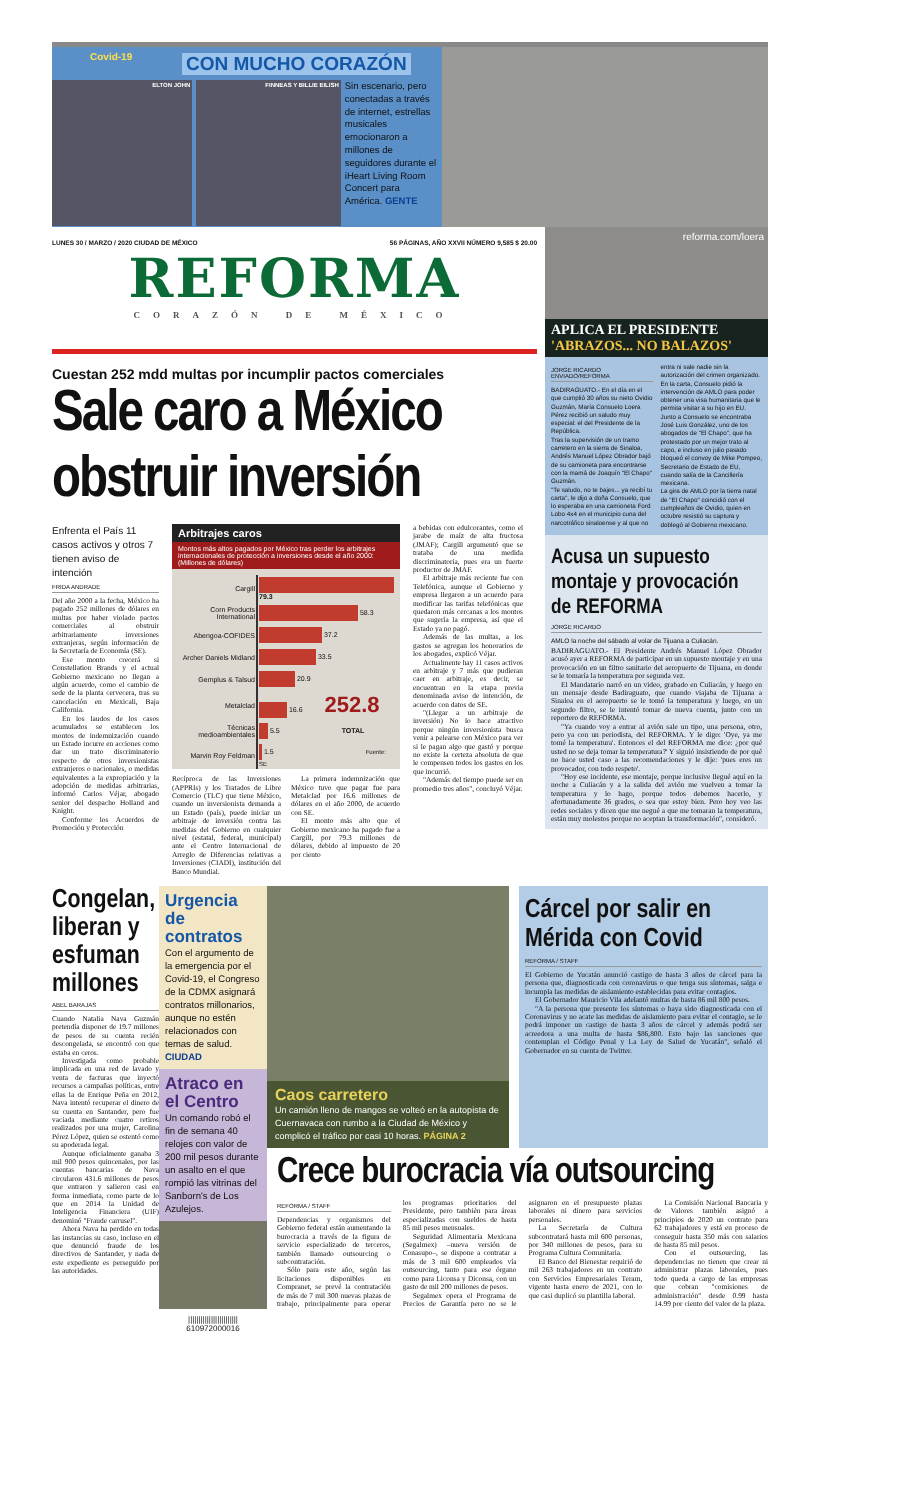Covid-19
CON MUCHO CORAZÓN
ELTON JOHN FINNEAS Y BILLIE EILISH
Sin escenario, pero conectadas a través de internet, estrellas musicales emocionaron a millones de seguidores durante el iHeart Living Room Concert para América. GENTE
LUNES 30 / MARZO / 2020 CIUDAD DE MÉXICO 56 PÁGINAS, AÑO XXVII NÚMERO 9,585 $ 20.00
REFORMA
CORAZÓN DE MÉXICO
Cuestan 252 mdd multas por incumplir pactos comerciales
Sale caro a México obstruir inversión
Enfrenta el País 11 casos activos y otros 7 tienen aviso de intención
FRIDA ANDRADE
Del año 2000 a la fecha, México ha pagado 252 millones de dólares en multas por haber violado pactos comerciales al obstruir arbitrariamente inversiones extranjeras, según información de la Secretaría de Economía (SE).
Ese monto crecerá si Constellation Brands y el actual Gobierno mexicano no llegan a algún acuerdo, como el cambio de sede de la planta cervecera, tras su cancelación en Mexicali, Baja California.
En los laudos de los casos acumulados se establecen los montos de indemnización cuando un Estado incurre en acciones como dar un trato discriminatorio respecto de otros inversionistas extranjeros o nacionales, o medidas equivalentes a la expropiación y la adopción de medidas arbitrarias, informó Carlos Véjar, abogado senior del despacho Holland and Knight.
Conforme los Acuerdos de Promoción y Protección
Arbitrajes caros
Montos más altos pagados por México tras perder los arbitrajes internacionales de protección a inversiones desde el año 2000: (Millones de dólares)
| Cargill | 79.3 |
| Corn Products International | 58.3 |
| Abengoa-COFIDES | 37.2 |
| Archer Daniels Midland | 33.5 |
| Gemplus & Talsud | 20.9 |
| Metalclad | 16.6 252.8 |
| Técnicas medioambientales | 5.5 TOTAL |
| Marvin Roy Feldman | 1.5 Fuente: SE |
Recíproca de las Inversiones (APPRIs) y los Tratados de Libre Comercio (TLC) que tiene México, cuando un inversionista demanda a un Estado (país), puede iniciar un arbitraje de inversión contra las medidas del Gobierno en cualquier nivel (estatal, federal, municipal) ante el Centro Internacional de Arreglo de Diferencias relativas a Inversiones (CIADI), institución del Banco Mundial.
La primera indemnización que México tuvo que pagar fue para Metalclad por 16.6 millones de dólares en el año 2000, de acuerdo con SE.
El monto más alto que el Gobierno mexicano ha pagado fue a Cargill, por 79.3 millones de dólares, debido al impuesto de 20 por ciento
a bebidas con edulcorantes, como el jarabe de maíz de alta fructosa (JMAF); Cargill argumentó que se trataba de una medida discriminatoria, pues era un fuerte productor de JMAF.
El arbitraje más reciente fue con Telefónica, aunque el Gobierno y empresa llegaron a un acuerdo para modificar las tarifas telefónicas que quedaron más cercanas a los montos que sugería la empresa, así que el Estado ya no pagó.
Además de las multas, a los gastos se agregan los honorarios de los abogados, explicó Véjar.
Actualmente hay 11 casos activos en arbitraje y 7 más que pudieran caer en arbitraje, es decir, se encuentran en la etapa previa denominada aviso de intención, de acuerdo con datos de SE.
"(Llegar a un arbitraje de inversión) No lo hace atractivo porque ningún inversionista busca venir a pelearse con México para ver si le pagan algo que gastó y porque no existe la certeza absoluta de que le compensen todos los gastos en los que incurrió.
"Además del tiempo puede ser en promedio tres años", concluyó Véjar.
reforma.com/loera
APLICA EL PRESIDENTE
'ABRAZOS... NO BALAZOS'
JORGE RICARDO
ENVIADO/REFORMA
BADIRAGUATO.- En el día en el que cumplió 30 años su nieto Ovidio Guzmán, María Consuelo Loera Pérez recibió un saludo muy especial: el del Presidente de la República.
Tras la supervisión de un tramo carretero en la sierra de Sinaloa, Andrés Manuel López Obrador bajó de su camioneta para encontrarse con la mamá de Joaquín "El Chapo" Guzmán.
"Te saludo, no te bajes... ya recibí tu carta", le dijo a doña Consuelo, que lo esperaba en una camioneta Ford Lobo 4x4 en el municipio cuna del narcotráfico sinaloense y al que no entra ni sale nadie sin la autorización del crimen organizado.
En la carta, Consuelo pidió la intervención de AMLO para poder obtener una visa humanitaria que le permita visitar a su hijo en EU.
Junto a Consuelo se encontraba José Luis González, uno de los abogados de "El Chapo", que ha protestado por un mejor trato al capo, e incluso en julio pasado bloqueó el convoy de Mike Pompeo, Secretario de Estado de EU, cuando salía de la Cancillería mexicana.
La gira de AMLO por la tierra natal de "El Chapo" coincidió con el cumpleaños de Ovidio, quien en octubre resistió su captura y doblegó al Gobierno mexicano.
Acusa un supuesto montaje y provocación de REFORMA
JORGE RICARDO
AMLO la noche del sábado al volar de Tijuana a Culiacán.
BADIRAGUATO.- El Presidente Andrés Manuel López Obrador acusó ayer a REFORMA de participar en un supuesto montaje y en una provocación en un filtro sanitario del aeropuerto de Tijuana, en donde se le tomaría la temperatura por segunda vez.
El Mandatario narró en un video, grabado en Culiacán, y luego en un mensaje desde Badiraguato, que cuando viajaba de Tijuana a Sinaloa en el aeropuerto se le tomó la temperatura y luego, en un segundo filtro, se le intentó tomar de nueva cuenta, junto con un reportero de REFORMA.
"Ya cuando voy a entrar al avión sale un tipo, una persona, otro, pero ya con un periodista, del REFORMA. Y le digo: 'Oye, ya me tomé la temperatura'. Entonces el del REFORMA me dice: ¿por qué usted no se deja tomar la temperatura?' Y siguió insistiendo de por qué no hace usted caso a las recomendaciones y le dije: 'pues eres un provocador, con todo respeto'.
"Hoy ese incidente, ese montaje, porque inclusive llegué aquí en la noche a Culiacán y a la salida del avión me vuelven a tomar la temperatura y lo hago, porque todos debemos hacerlo, y afortunadamente 36 grados, o sea que estoy bien. Pero hoy veo las redes sociales y dicen que me negué a que me tomaran la temperatura, están muy molestos porque no aceptan la transformación", consideró.
Congelan, liberan y esfuman millones
ABEL BARAJAS
Cuando Natalia Nava Guzmán pretendía disponer de 19.7 millones de pesos de su cuenta recién descongelada, se encontró con que estaba en ceros.
Investigada como probable implicada en una red de lavado y venta de facturas que inyectó recursos a campañas políticas, entre ellas la de Enrique Peña en 2012, Nava intentó recuperar el dinero de su cuenta en Santander, pero fue vaciada mediante cuatro retiros realizados por una mujer, Carolina Pérez López, quien se ostentó como su apoderada legal.
Aunque oficialmente ganaba 3 mil 900 pesos quincenales, por las cuentas bancarias de Nava circularon 431.6 millones de pesos que entraron y salieron casi en forma inmediata, como parte de lo que en 2014 la Unidad de Inteligencia Financiera (UIF) denominó "Fraude carrusel".
Ahora Nava ha perdido en todas las instancias su caso, incluso en el que denunció fraude de los directivos de Santander, y nada de este expediente es perseguido por las autoridades.
Urgencia de contratos
Con el argumento de la emergencia por el Covid-19, el Congreso de la CDMX asignará contratos millonarios, aunque no estén relacionados con temas de salud. CIUDAD
Atraco en el Centro
Un comando robó el fin de semana 40 relojes con valor de 200 mil pesos durante un asalto en el que rompió las vitrinas del Sanborn's de Los Azulejos.
||||||||||||||||||||||||
610972000016
Caos carretero
Un camión lleno de mangos se volteó en la autopista de Cuernavaca con rumbo a la Ciudad de México y complicó el tráfico por casi 10 horas. PÁGINA 2
Cárcel por salir en Mérida con Covid
REFORMA / STAFF
El Gobierno de Yucatán anunció castigo de hasta 3 años de cárcel para la persona que, diagnosticada con coronavirus o que tenga sus síntomas, salga e incumpla las medidas de aislamiento establecidas para evitar contagios.
El Gobernador Mauricio Vila adelantó multas de hasta 86 mil 800 pesos.
"A la persona que presente los síntomas o haya sido diagnosticada con el Coronavirus y no acate las medidas de aislamiento para evitar el contagio, se le podrá imponer un castigo de hasta 3 años de cárcel y además podrá ser acreedora a una multa de hasta $86,800. Esto bajo las sanciones que contemplan el Código Penal y La Ley de Salud de Yucatán", señaló el Gobernador en su cuenta de Twitter.
Crece burocracia vía outsourcing
REFORMA / STAFF
Dependencias y organismos del Gobierno federal están aumentando la burocracia a través de la figura de servicio especializado de terceros, también llamado outsourcing o subcontratación.
Sólo para este año, según las licitaciones disponibles en Compranet, se prevé la contratación de más de 7 mil 300 nuevas plazas de trabajo, principalmente para operar los programas prioritarios del Presidente, pero también para áreas especializadas con sueldos de hasta 85 mil pesos mensuales.
Seguridad Alimentaria Mexicana (Segalmex) –nueva versión de Conasupo–, se dispone a contratar a más de 3 mil 600 empleados vía outsourcing, tanto para ese órgano como para Liconsa y Diconsa, con un gasto de mil 200 millones de pesos.
Segalmex opera el Programa de Precios de Garantía pero no se le asignaron en el presupuesto plazas laborales ni dinero para servicios personales.
La Secretaría de Cultura subcontratará hasta mil 600 personas, por 340 millones de pesos, para su Programa Cultura Comunitaria.
El Banco del Bienestar requirió de mil 263 trabajadores en un contrato con Servicios Empresariales Teram, vigente hasta enero de 2021, con lo que casi duplicó su plantilla laboral.
La Comisión Nacional Bancaria y de Valores también asignó a principios de 2020 un contrato para 62 trabajadores y está en proceso de conseguir hasta 350 más con salarios de hasta 85 mil pesos.
Con el outsourcing, las dependencias no tienen que crear ni administrar plazas laborales, pues todo queda a cargo de las empresas que cobran "comisiones de administración" desde 0.99 hasta 14.99 por ciento del valor de la plaza.